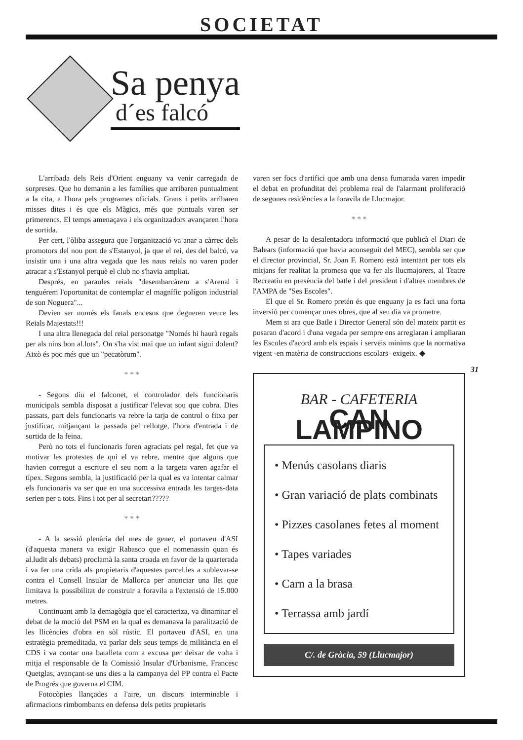SOCIETAT
Sa penya
d´es falcó
L'arribada dels Reis d'Orient enguany va venir carregada de sorpreses. Que ho demanin a les famílies que arribaren puntualment a la cita, a l'hora pels programes oficials. Grans i petits arribaren misses dites i és que els Màgics, més que puntuals varen ser primerencs. El temps amenaçava i els organitzadors avançaren l'hora de sortida.
Per cert, l'òliba assegura que l'organització va anar a càrrec dels promotors del nou port de s'Estanyol, ja que el rei, des del balcó, va insistir una i una altra vegada que les naus reials no varen poder atracar a s'Estanyol perquè el club no s'havia ampliat.
Després, en paraules reials "desembarcàrem a s'Arenal i tenguérem l'oportunitat de contemplar el magnífic polígon industrial de son Noguera"...
Devien ser només els fanals encesos que degueren veure les Reials Majestats!!!
I una altra llenegada del reial personatge "Només hi haurà regals per als nins bon al.lots". On s'ha vist mai que un infant sigui dolent? Això és poc més que un "pecatòrum".
* * *
- Segons diu el falconet, el controlador dels funcionaris municipals sembla disposat a justificar l'elevat sou que cobra. Dies passats, part dels funcionaris va rebre la tarja de control o fitxa per justificar, mitjançant la passada pel rellotge, l'hora d'entrada i de sortida de la feina.
Però no tots el funcionaris foren agraciats pel regal, fet que va motivar les protestes de qui el va rebre, mentre que alguns que havien corregut a escriure el seu nom a la targeta varen agafar el típex. Segons sembla, la justificació per la qual es va intentar calmar els funcionaris va ser que en una successiva entrada les targes-data serien per a tots. Fins i tot per al secretari?????
* * *
- A la sessió plenària del mes de gener, el portaveu d'ASI (d'aquesta manera va exigir Rabasco que el nomenassin quan és al.ludit als debats) proclamà la santa croada en favor de la quarterada i va fer una crida als propietaris d'aquestes parcel.les a sublevar-se contra el Consell Insular de Mallorca per anunciar una llei que limitava la possibilitat de construir a foravila a l'extensió de 15.000 metres.
Continuant amb la demagògia que el caracteriza, va dinamitar el debat de la moció del PSM en la qual es demanava la paralització de les llicències d'obra en sòl rústic. El portaveu d'ASI, en una estratègia premeditada, va parlar dels seus temps de militància en el CDS i va contar una batalleta com a excusa per deixar de volta i mitja el responsable de la Comissió Insular d'Urbanisme, Francesc Quetglas, avançant-se uns dies a la campanya del PP contra el Pacte de Progrés que governa el CIM.
Fotocòpies llançades a l'aire, un discurs interminable i afirmacions rimbombants en defensa dels petits propietaris
varen ser focs d'artifici que amb una densa fumarada varen impedir el debat en profunditat del problema real de l'alarmant proliferació de segones residències a la foravila de Llucmajor.
* * *
A pesar de la desalentadora informació que publicà el Diari de Balears (informació que havia aconseguit del MEC), sembla ser que el director provincial, Sr. Joan F. Romero està intentant per tots els mitjans fer realitat la promesa que va fer als llucmajorers, al Teatre Recreatiu en presència del batle i del president i d'altres membres de l'AMPA de "Ses Escoles".
El que el Sr. Romero pretén és que enguany ja es faci una forta inversió per començar unes obres, que al seu dia va prometre.
Mem si ara que Batle i Director General són del mateix partit es posaran d'acord i d'una vegada per sempre ens arreglaran i ampliaran les Escoles d'acord amb els espais i serveis mínims que la normativa vigent -en matèria de construccions escolars- exigeix. ◆
BAR - CAFETERIA
CAN LAMPINO
• Menús casolans diaris
• Gran variació de plats combinats
• Pizzes casolanes fetes al moment
• Tapes variades
• Carn a la brasa
• Terrassa amb jardí
C/. de Gràcia, 59 (Llucmajor)
31